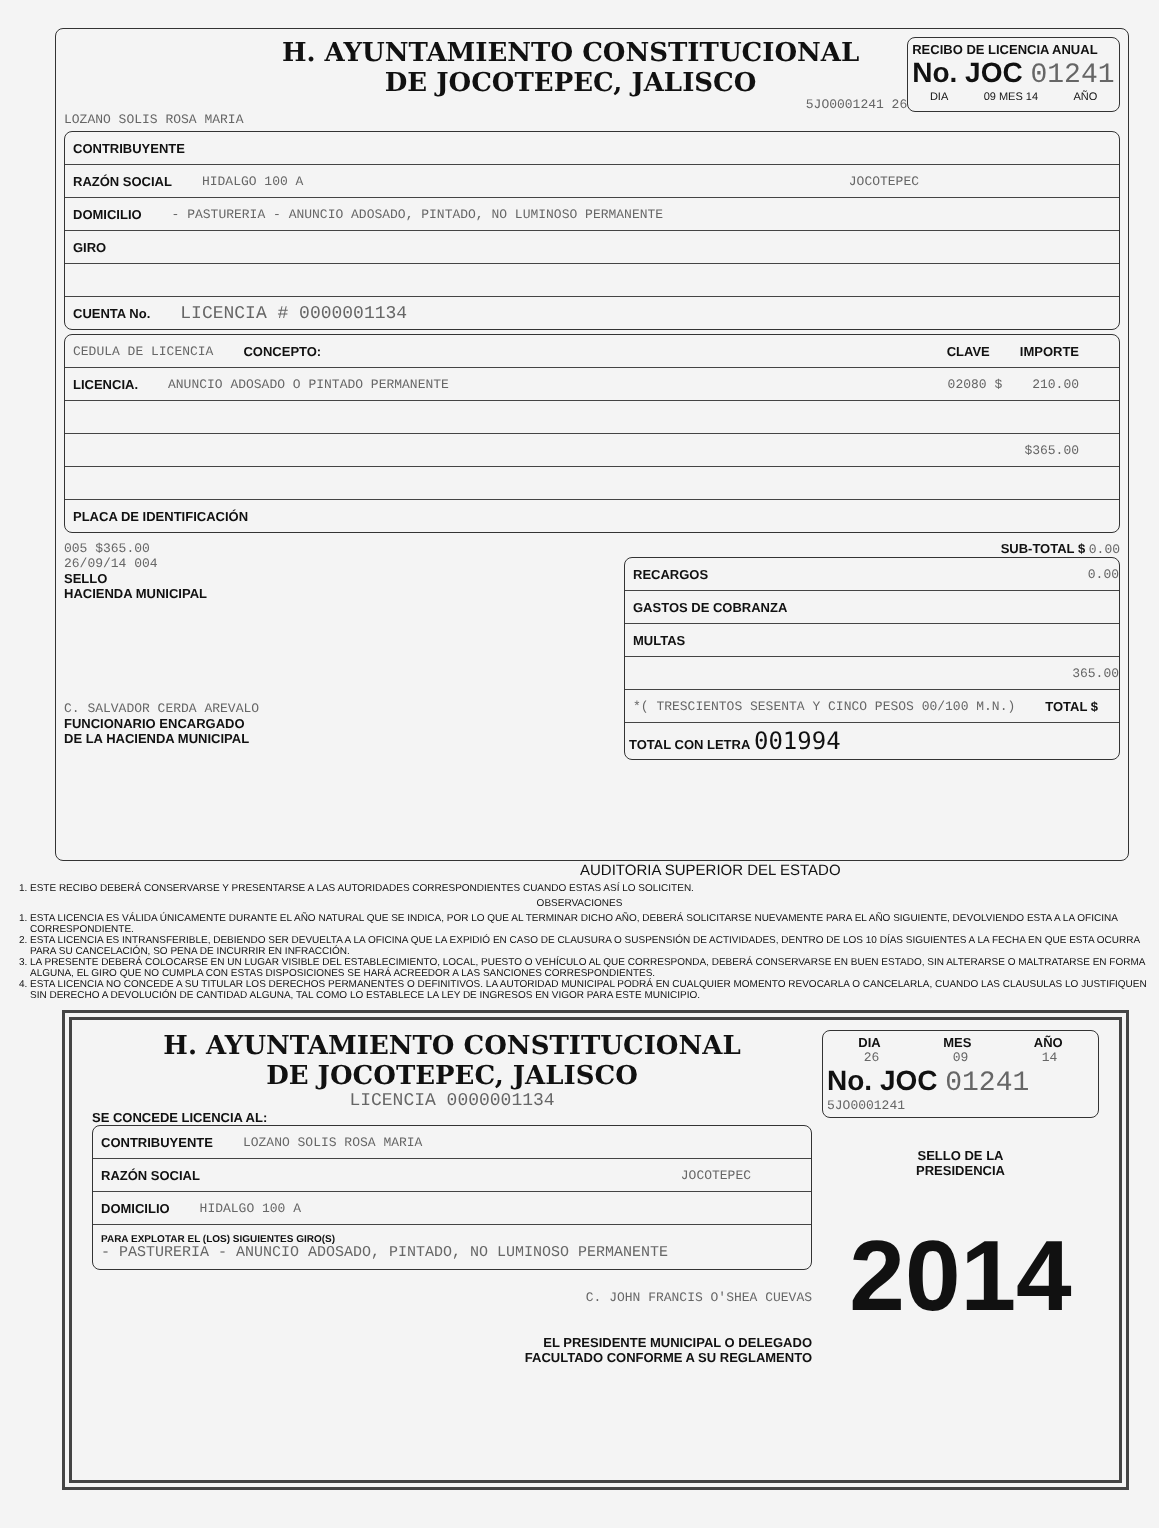H. AYUNTAMIENTO CONSTITUCIONAL
DE JOCOTEPEC, JALISCO
5JO0001241 26
RECIBO DE LICENCIA ANUAL
No. JOC 01241
DIA 09 MES 14 AÑO
LOZANO SOLIS ROSA MARIA
CONTRIBUYENTE
RAZÓN SOCIAL HIDALGO 100 A JOCOTEPEC
DOMICILIO - PASTURERIA - ANUNCIO ADOSADO, PINTADO, NO LUMINOSO PERMANENTE
GIRO
CUENTA No. LICENCIA # 0000001134
CEDULA DE LICENCIA CONCEPTO: CLAVE IMPORTE
LICENCIA. ANUNCIO ADOSADO O PINTADO PERMANENTE 02080 $ 210.00
$365.00
PLACA DE IDENTIFICACIÓN
005 $365.00
26/09/14 004
SELLO
HACIENDA MUNICIPAL
C. SALVADOR CERDA AREVALO
FUNCIONARIO ENCARGADO
DE LA HACIENDA MUNICIPAL
SUB-TOTAL $ 0.00
RECARGOS 0.00
GASTOS DE COBRANZA
MULTAS
365.00
*( TRESCIENTOS SESENTA Y CINCO PESOS 00/100 M.N.) TOTAL $
TOTAL CON LETRA 001994
AUDITORIA SUPERIOR DEL ESTADO
1. ESTE RECIBO DEBERÁ CONSERVARSE Y PRESENTARSE A LAS AUTORIDADES CORRESPONDIENTES CUANDO ESTAS ASÍ LO SOLICITEN.
OBSERVACIONES
1. ESTA LICENCIA ES VÁLIDA ÚNICAMENTE DURANTE EL AÑO NATURAL QUE SE INDICA, POR LO QUE AL TERMINAR DICHO AÑO, DEBERÁ SOLICITARSE NUEVAMENTE PARA EL AÑO SIGUIENTE, DEVOLVIENDO ESTA A LA OFICINA CORRESPONDIENTE.
2. ESTA LICENCIA ES INTRANSFERIBLE, DEBIENDO SER DEVUELTA A LA OFICINA QUE LA EXPIDIÓ EN CASO DE CLAUSURA O SUSPENSIÓN DE ACTIVIDADES, DENTRO DE LOS 10 DÍAS SIGUIENTES A LA FECHA EN QUE ESTA OCURRA PARA SU CANCELACIÓN, SO PENA DE INCURRIR EN INFRACCIÓN.
3. LA PRESENTE DEBERÁ COLOCARSE EN UN LUGAR VISIBLE DEL ESTABLECIMIENTO, LOCAL, PUESTO O VEHÍCULO AL QUE CORRESPONDA, DEBERÁ CONSERVARSE EN BUEN ESTADO, SIN ALTERARSE O MALTRATARSE EN FORMA ALGUNA, EL GIRO QUE NO CUMPLA CON ESTAS DISPOSICIONES SE HARÁ ACREEDOR A LAS SANCIONES CORRESPONDIENTES.
4. ESTA LICENCIA NO CONCEDE A SU TITULAR LOS DERECHOS PERMANENTES O DEFINITIVOS. LA AUTORIDAD MUNICIPAL PODRÁ EN CUALQUIER MOMENTO REVOCARLA O CANCELARLA, CUANDO LAS CLAUSULAS LO JUSTIFIQUEN SIN DERECHO A DEVOLUCIÓN DE CANTIDAD ALGUNA, TAL COMO LO ESTABLECE LA LEY DE INGRESOS EN VIGOR PARA ESTE MUNICIPIO.
H. AYUNTAMIENTO CONSTITUCIONAL
DE JOCOTEPEC, JALISCO
LICENCIA 0000001134
SE CONCEDE LICENCIA AL:
CONTRIBUYENTE LOZANO SOLIS ROSA MARIA
RAZÓN SOCIAL JOCOTEPEC
DOMICILIO HIDALGO 100 A
PARA EXPLOTAR EL (LOS) SIGUIENTES GIRO(S)
- PASTURERIA - ANUNCIO ADOSADO, PINTADO, NO LUMINOSO PERMANENTE
C. JOHN FRANCIS O'SHEA CUEVAS
EL PRESIDENTE MUNICIPAL O DELEGADO
FACULTADO CONFORME A SU REGLAMENTO
DIA MES AÑO
26 09 14
No. JOC 01241
5JO0001241
SELLO DE LA
PRESIDENCIA
2014